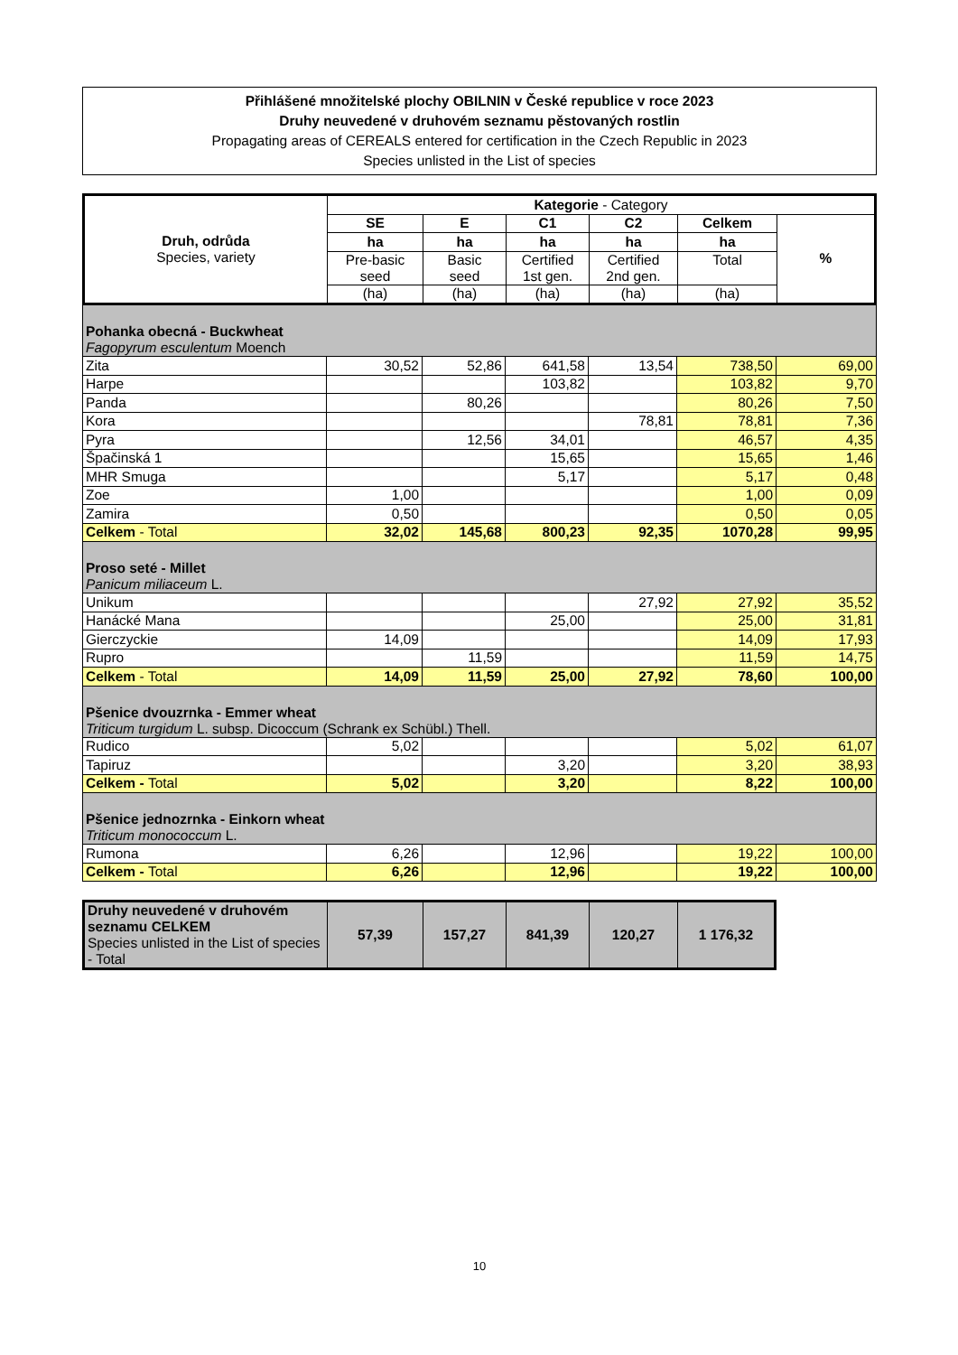Přihlášené množitelské plochy OBILNIN v České republice v roce 2023
Druhy neuvedené v druhovém seznamu pěstovaných rostlin
Propagating areas of CEREALS entered for certification in the Czech Republic in 2023
Species unlisted in the List of species
| Druh, odrůda Species, variety | Kategorie - Category | | | | | |
| | SE | E | C1 | C2 | Celkem | % |
| | ha | ha | ha | ha | ha | |
| | Pre-basic seed | Basic seed | Certified 1st gen. | Certified 2nd gen. | Total | |
| | (ha) | (ha) | (ha) | (ha) | (ha) | |
| Pohanka obecná - Buckwheat Fagopyrum esculentum Moench | | | | | | |
| Zita | 30,52 | 52,86 | 641,58 | 13,54 | 738,50 | 69,00 |
| Harpe | | | 103,82 | | 103,82 | 9,70 |
| Panda | | 80,26 | | | 80,26 | 7,50 |
| Kora | | | | 78,81 | 78,81 | 7,36 |
| Pyra | | 12,56 | 34,01 | | 46,57 | 4,35 |
| Špačinská 1 | | | 15,65 | | 15,65 | 1,46 |
| MHR Smuga | | | 5,17 | | 5,17 | 0,48 |
| Zoe | 1,00 | | | | 1,00 | 0,09 |
| Zamira | 0,50 | | | | 0,50 | 0,05 |
| Celkem - Total | 32,02 | 145,68 | 800,23 | 92,35 | 1070,28 | 99,95 |
| Proso seté - Millet Panicum miliaceum L. | | | | | | |
| Unikum | | | | 27,92 | 27,92 | 35,52 |
| Hanácké Mana | | | 25,00 | | 25,00 | 31,81 |
| Gierczyckie | 14,09 | | | | 14,09 | 17,93 |
| Rupro | | 11,59 | | | 11,59 | 14,75 |
| Celkem - Total | 14,09 | 11,59 | 25,00 | 27,92 | 78,60 | 100,00 |
| Pšenice dvouzrnka - Emmer wheat Triticum turgidum L. subsp. Dicoccum (Schrank ex Schübl.) Thell. | | | | | | |
| Rudico | 5,02 | | | | 5,02 | 61,07 |
| Tapiruz | | | 3,20 | | 3,20 | 38,93 |
| Celkem - Total | 5,02 | | 3,20 | | 8,22 | 100,00 |
| Pšenice jednozrnka - Einkorn wheat Triticum monococcum L. | | | | | | |
| Rumona | 6,26 | | 12,96 | | 19,22 | 100,00 |
| Celkem - Total | 6,26 | | 12,96 | | 19,22 | 100,00 |
| Druhy neuvedené v druhovém seznamu CELKEM Species unlisted in the List of species - Total | 57,39 | 157,27 | 841,39 | 120,27 | 1 176,32 |
10